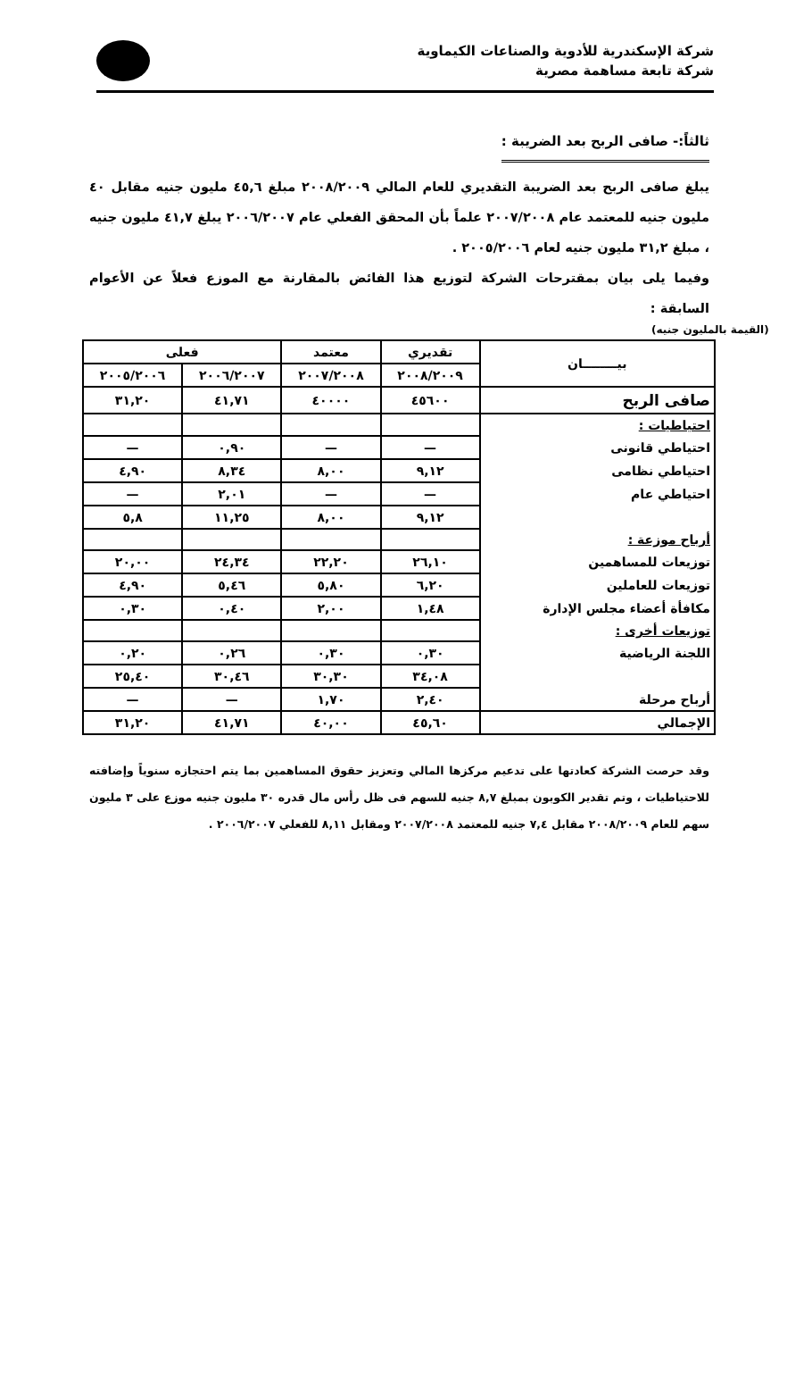شركة الإسكندرية للأدوية والصناعات الكيماوية
شركة تابعة مساهمة مصرية
ثالثاً:- صافى الربح بعد الضريبة :
يبلغ صافى الربح بعد الضريبة التقديري للعام المالي ٢٠٠٨/٢٠٠٩ مبلغ ٤٥,٦ مليون جنيه مقابل ٤٠ مليون جنيه للمعتمد عام ٢٠٠٧/٢٠٠٨ علماً بأن المحقق الفعلي عام ٢٠٠٦/٢٠٠٧ يبلغ ٤١,٧ مليون جنيه ، مبلغ ٣١,٢ مليون جنيه لعام ٢٠٠٥/٢٠٠٦ .
وفيما يلى بيان بمقترحات الشركة لتوزيع هذا الفائض بالمقارنة مع الموزع فعلاً عن الأعوام السابقة :
(القيمة بالمليون جنيه)
| بيــــــــان | تقديري | معتمد | فعلى | |
| --- | --- | --- | --- | --- |
| | ٢٠٠٨/٢٠٠٩ | ٢٠٠٧/٢٠٠٨ | ٢٠٠٦/٢٠٠٧ | ٢٠٠٥/٢٠٠٦ |
| صافى الربح | ٤٥٦٠٠ | ٤٠٠٠٠ | ٤١,٧١ | ٣١,٢٠ |
| احتياطيات : | | | | |
| احتياطي قانونى | — | — | ٠,٩٠ | — |
| احتياطي نظامى | ٩,١٢ | ٨,٠٠ | ٨,٣٤ | ٤,٩٠ |
| احتياطي عام | — | — | ٢,٠١ | — |
| | ٩,١٢ | ٨,٠٠ | ١١,٢٥ | ٥,٨ |
| أرباح موزعة : | | | | |
| توزيعات للمساهمين | ٢٦,١٠ | ٢٢,٢٠ | ٢٤,٣٤ | ٢٠,٠٠ |
| توزيعات للعاملين | ٦,٢٠ | ٥,٨٠ | ٥,٤٦ | ٤,٩٠ |
| مكافأة أعضاء مجلس الإدارة | ١,٤٨ | ٢,٠٠ | ٠,٤٠ | ٠,٣٠ |
| توزيعات أخرى : | | | | |
| اللجنة الرياضية | ٠,٣٠ | ٠,٣٠ | ٠,٢٦ | ٠,٢٠ |
| | ٣٤,٠٨ | ٣٠,٣٠ | ٣٠,٤٦ | ٢٥,٤٠ |
| أرباح مرحلة | ٢,٤٠ | ١,٧٠ | — | — |
| الإجمالي | ٤٥,٦٠ | ٤٠,٠٠ | ٤١,٧١ | ٣١,٢٠ |
وقد حرصت الشركة كعادتها على تدعيم مركزها المالي وتعزيز حقوق المساهمين بما يتم احتجازه سنوياً وإضافته للاحتياطيات ، وتم تقدير الكوبون بمبلغ ٨,٧ جنيه للسهم فى ظل رأس مال قدره ٣٠ مليون جنيه موزع على ٣ مليون سهم للعام ٢٠٠٨/٢٠٠٩ مقابل ٧,٤ جنيه للمعتمد ٢٠٠٧/٢٠٠٨ ومقابل ٨,١١ للفعلي ٢٠٠٦/٢٠٠٧ .